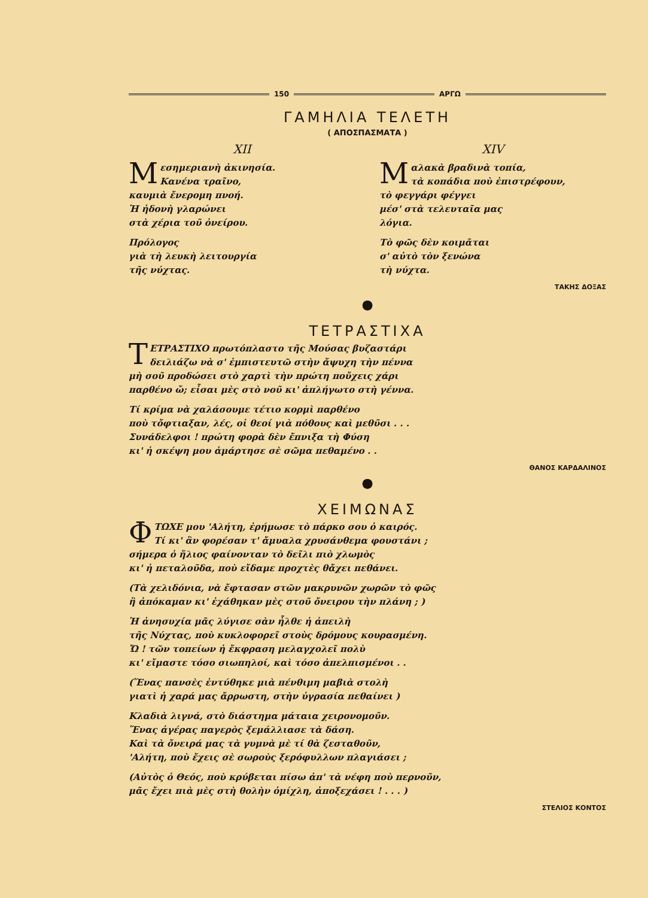150 ΑΡΓΩ
ΓΑΜΗΛΙΑ ΤΕΛΕΤΗ
( ΑΠΟΣΠΑΣΜΑΤΑ )
XII
Μεσημεριανὴ ἀκινησία.
Κανένα τραῖνο,
καυμιὰ ἔνερομη πνοή.
Ἡ ἡδονὴ γλαρώνει
στὰ χέρια τοῦ ὀνείρου.
Πρόλογος
γιὰ τὴ λευκὴ λειτουργία
τῆς νύχτας.
XIV
Μαλακὰ βραδινὰ τοπία,
τὰ κοπάδια ποὺ ἐπιστρέφουν,
τὸ φεγγάρι φέγγει
μέσ' στὰ τελευταῖα μας
λόγια.
Τὸ φῶς δὲν κοιμᾶται
σ' αὐτὸ τὸν ξενώνα
τὴ νύχτα.
ΤΑΚΗΣ ΔΟΞΑΣ
●
ΤΕΤΡΑΣΤΙΧΑ
ΤΕΤΡΑΣΤΙΧΟ πρωτόπλαστο τῆς Μούσας βυζαστάρι
δειλιάζω νὰ σ' ἐμπιστευτῶ στὴν ἄψυχη τὴν πέννα
μὴ σοῦ προδώσει στὸ χαρτὶ τὴν πρώτη ποὔχεις χάρι
παρθένο ὤ; εἶσαι μὲς στὸ νοῦ κι' ἀπλήγωτο στὴ γέννα.
Τί κρίμα νὰ χαλάσουμε τέτιο κορμὶ παρθένο
ποὺ τὄφτιαξαν, λές, οἱ θεοί γιὰ πόθους καὶ μεθῦσι . . .
Συνάδελφοι ! πρώτη φορὰ δὲν ἔπνιξα τὴ Φύση
κι' ἡ σκέψη μου ἁμάρτησε σὲ σῶμα πεθαμένο . .
ΘΑΝΟΣ ΚΑΡΔΑΛΙΝΟΣ
●
ΧΕΙΜΩΝΑΣ
ΦΤΩΧΕ μου 'Αλήτη, ἐρήμωσε τὸ πάρκο σου ὁ καιρός.
Τί κι' ἂν φορέσαν τ' ἄμυαλα χρυσάνθεμα φουστάνι ;
σήμερα ὁ ἥλιος φαίνονταν τὸ δεῖλι πιὸ χλωμὸς
κι' ἡ πεταλοῦδα, ποὺ εἴδαμε προχτὲς θἄχει πεθάνει.
(Τὰ χελιδόνια, νὰ ἔφτασαν στῶν μακρυνῶν χωρῶν τὸ φῶς
ἢ ἀπόκαμαν κι' ἐχάθηκαν μὲς στοῦ ὄνειρου τὴν πλάνη ; )
Ἡ ἀνησυχία μᾶς λύγισε σὰν ἦλθε ἡ ἀπειλὴ
τῆς Νύχτας, ποὺ κυκλοφορεῖ στοὺς δρόμους κουρασμένη.
Ὤ ! τῶν τοπείων ἡ ἔκφραση μελαγχολεῖ πολὺ
κι' εἴμαστε τόσο σιωπηλοί, καὶ τόσο ἀπελπισμένοι . .
(Ἕνας πανσὲς ἐντύθηκε μιὰ πένθιμη μαβιὰ στολὴ
γιατὶ ἡ χαρά μας ἄρρωστη, στὴν ὑγρασία πεθαίνει )
Κλαδιὰ λιγνά, στὸ διάστημα μάταια χειρονομοῦν.
Ἕνας ἀγέρας παγερὸς ξεμάλλιασε τὰ δάση.
Καὶ τὰ ὄνειρά μας τὰ γυμνὰ μὲ τί θὰ ζεσταθοῦν,
'Αλήτη, ποὺ ἔχεις σὲ σωροὺς ξερόφυλλων πλαγιάσει ;
(Αὐτὸς ὁ Θεός, ποὺ κρύβεται πίσω ἀπ' τὰ νέφη ποὺ περνοῦν,
μᾶς ἔχει πιὰ μὲς στὴ θολὴν ὁμίχλη, ἀποξεχάσει ! . . . )
ΣΤΕΛΙΟΣ ΚΟΝΤΟΣ